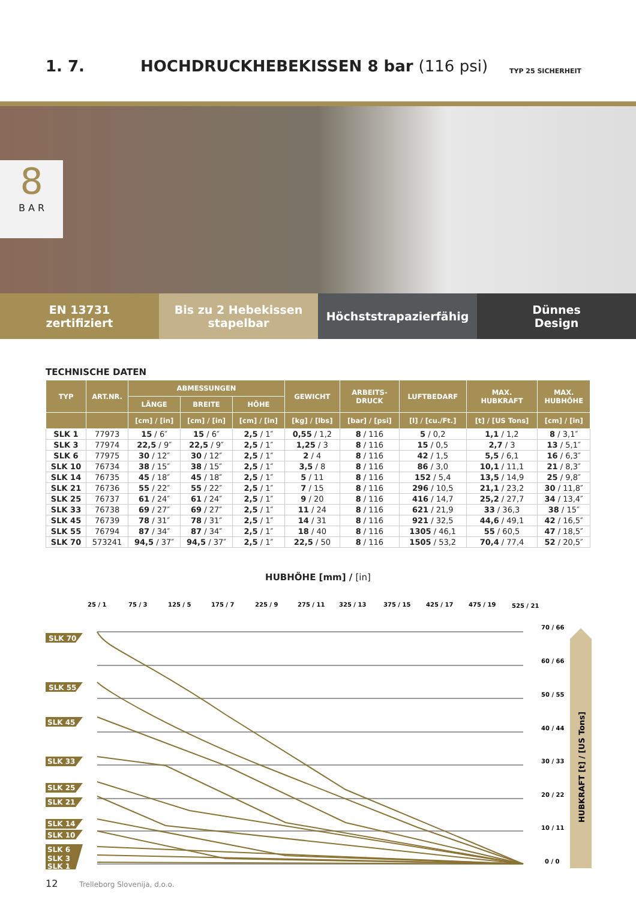1. 7.
HOCHDRUCKHEBEKISSEN 8 bar (116 psi)
TYP 25 SICHERHEIT
8
B A R
EN 13731
zertifiziert
Bis zu 2 Hebekissen
stapelbar
Höchststrapazierfähig Dünnes
Design
TECHNISCHE DATEN
| TYP | ART.NR. | ABMESSUNGEN | | | GEWICHT | ARBEITS- DRUCK | LUFTBEDARF | MAX. HUBKRAFT | MAX. HUBHÖHE |
| --- | --- | --- | --- | --- | --- | --- | --- | --- | --- |
| | | LÄNGE | BREITE | HÖHE | | | | | |
| | | [cm] / [in] | [cm] / [in] | [cm] / [in] | [kg] / [lbs] | [bar] / [psi] | [l] / [cu./Ft.] | [t] / [US Tons] | [cm] / [in] |
| SLK 1 | 77973 | 15 / 6″ | 15 / 6″ | 2,5 / 1″ | 0,55 / 1,2 | 8 / 116 | 5 / 0,2 | 1,1 / 1,2 | 8 / 3,1″ |
| SLK 3 | 77974 | 22,5 / 9″ | 22,5 / 9″ | 2,5 / 1″ | 1,25 / 3 | 8 / 116 | 15 / 0,5 | 2,7 / 3 | 13 / 5,1″ |
| SLK 6 | 77975 | 30 / 12″ | 30 / 12″ | 2,5 / 1″ | 2 / 4 | 8 / 116 | 42 / 1,5 | 5,5 / 6,1 | 16 / 6,3″ |
| SLK 10 | 76734 | 38 / 15″ | 38 / 15″ | 2,5 / 1″ | 3,5 / 8 | 8 / 116 | 86 / 3,0 | 10,1 / 11,1 | 21 / 8,3″ |
| SLK 14 | 76735 | 45 / 18″ | 45 / 18″ | 2,5 / 1″ | 5 / 11 | 8 / 116 | 152 / 5,4 | 13,5 / 14,9 | 25 / 9,8″ |
| SLK 21 | 76736 | 55 / 22″ | 55 / 22″ | 2,5 / 1″ | 7 / 15 | 8 / 116 | 296 / 10,5 | 21,1 / 23,2 | 30 / 11,8″ |
| SLK 25 | 76737 | 61 / 24″ | 61 / 24″ | 2,5 / 1″ | 9 / 20 | 8 / 116 | 416 / 14,7 | 25,2 / 27,7 | 34 / 13,4″ |
| SLK 33 | 76738 | 69 / 27″ | 69 / 27″ | 2,5 / 1″ | 11 / 24 | 8 / 116 | 621 / 21,9 | 33 / 36,3 | 38 / 15″ |
| SLK 45 | 76739 | 78 / 31″ | 78 / 31″ | 2,5 / 1″ | 14 / 31 | 8 / 116 | 921 / 32,5 | 44,6 / 49,1 | 42 / 16,5″ |
| SLK 55 | 76794 | 87 / 34″ | 87 / 34″ | 2,5 / 1″ | 18 / 40 | 8 / 116 | 1305 / 46,1 | 55 / 60,5 | 47 / 18,5″ |
| SLK 70 | 573241 | 94,5 / 37″ | 94,5 / 37″ | 2,5 / 1″ | 22,5 / 50 | 8 / 116 | 1505 / 53,2 | 70,4 / 77,4 | 52 / 20,5″ |
HUBHÖHE [mm] / [in]
25 / 1
75 / 3
125 / 5
175 / 7
225 / 9
275 / 11
325 / 13
375 / 15
425 / 17
475 / 19
525 / 21
70 / 66
60 / 66
50 / 55
40 / 44
30 / 33
20 / 22
10 / 11
0 / 0
HUBKRAFT [t] / [US Tons]
SLK 70
SLK 55
SLK 45
SLK 33
SLK 25
SLK 21
SLK 14
SLK 10
SLK 6
SLK 3
SLK 1
12 Trelleborg Slovenija, d.o.o.